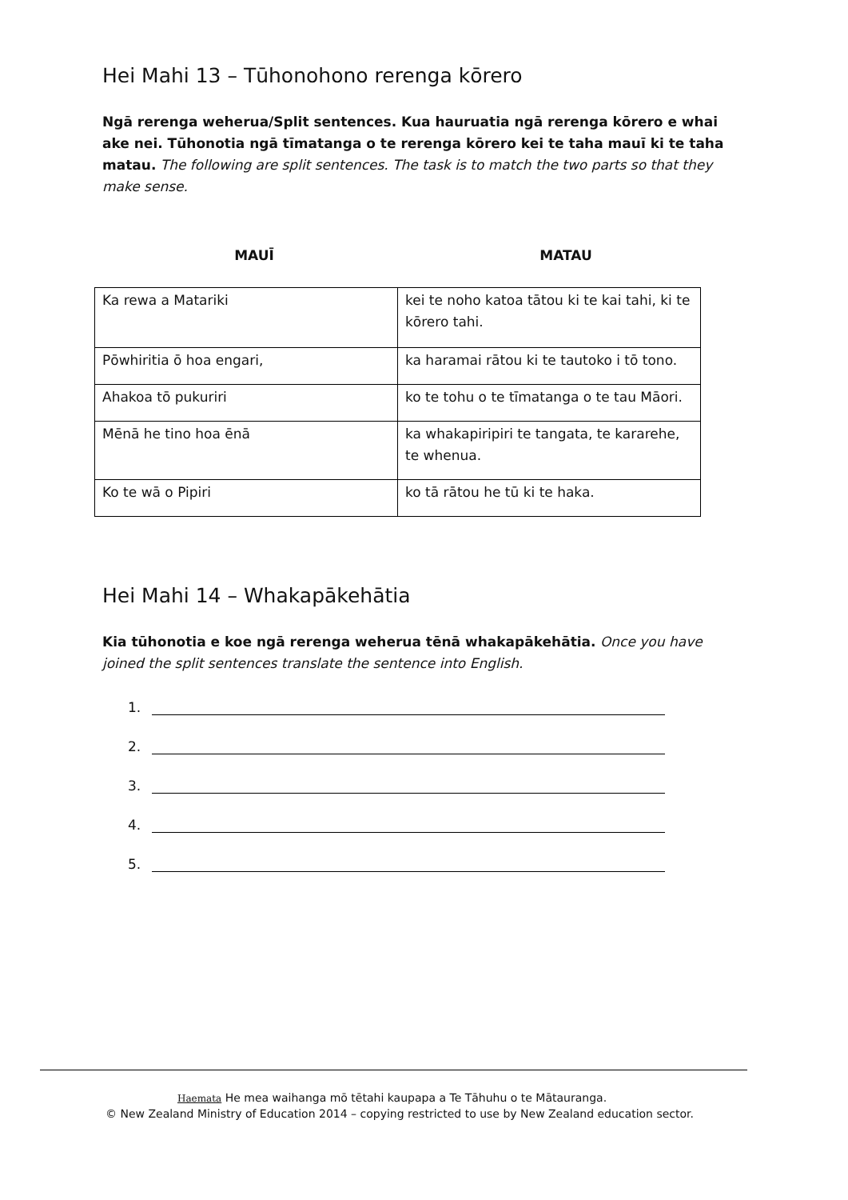Hei Mahi 13 – Tūhonohono rerenga kōrero
Ngā rerenga weherua/Split sentences. Kua hauruatia ngā rerenga kōrero e whai ake nei. Tūhonotia ngā tīmatanga o te rerenga kōrero kei te taha mauī ki te taha matau. The following are split sentences. The task is to match the two parts so that they make sense.
MAUĪ MATAU
| Ka rewa a Matariki | kei te noho katoa tātou ki te kai tahi, ki te kōrero tahi. |
| Pōwhiritia ō hoa engari, | ka haramai rātou ki te tautoko i tō tono. |
| Ahakoa tō pukuriri | ko te tohu o te tīmatanga o te tau Māori. |
| Mēnā he tino hoa ēnā | ka whakapiripiri te tangata, te kararehe, te whenua. |
| Ko te wā o Pipiri | ko tā rātou he tū ki te haka. |
Hei Mahi 14 – Whakapākehātia
Kia tūhonotia e koe ngā rerenga weherua tēnā whakapākehātia. Once you have joined the split sentences translate the sentence into English.
1.
2.
3.
4.
5.
Haemata He mea waihanga mō tētahi kaupapa a Te Tāhuhu o te Mātauranga.
© New Zealand Ministry of Education 2014 – copying restricted to use by New Zealand education sector.